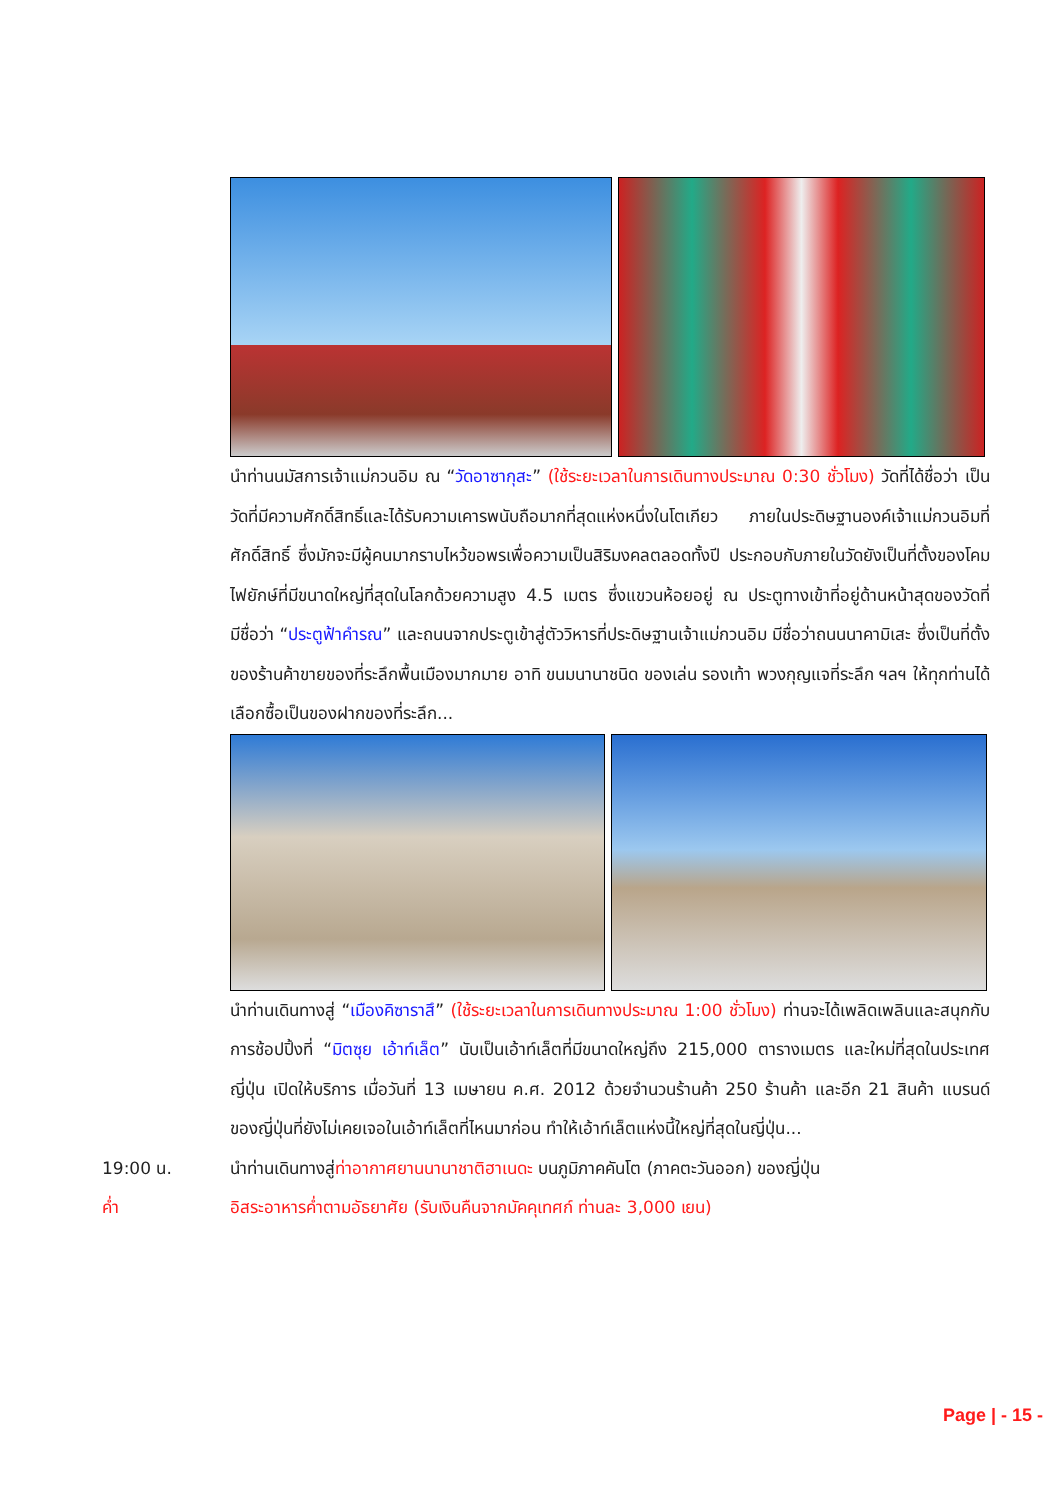นำท่านนมัสการเจ้าแม่กวนอิม ณ “วัดอาซากุสะ” (ใช้ระยะเวลาในการเดินทางประมาณ 0:30 ชั่วโมง) วัดที่ได้ชื่อว่า เป็นวัดที่มีความศักดิ์สิทธิ์และได้รับความเคารพนับถือมากที่สุดแห่งหนึ่งในโตเกียว ภายในประดิษฐานองค์เจ้าแม่กวนอิมที่ศักดิ์สิทธิ์ ซึ่งมักจะมีผู้คนมากราบไหว้ขอพรเพื่อความเป็นสิริมงคลตลอดทั้งปี ประกอบกับภายในวัดยังเป็นที่ตั้งของโคมไฟยักษ์ที่มีขนาดใหญ่ที่สุดในโลกด้วยความสูง 4.5 เมตร ซึ่งแขวนห้อยอยู่ ณ ประตูทางเข้าที่อยู่ด้านหน้าสุดของวัดที่มีชื่อว่า “ประตูฟ้าคำรณ” และถนนจากประตูเข้าสู่ตัววิหารที่ประดิษฐานเจ้าแม่กวนอิม มีชื่อว่าถนนนาคามิเสะ ซึ่งเป็นที่ตั้งของร้านค้าขายของที่ระลึกพื้นเมืองมากมาย อาทิ ขนมนานาชนิด ของเล่น รองเท้า พวงกุญแจที่ระลึก ฯลฯ ให้ทุกท่านได้เลือกซื้อเป็นของฝากของที่ระลึก...
นำท่านเดินทางสู่ “เมืองคิซาราสึ” (ใช้ระยะเวลาในการเดินทางประมาณ 1:00 ชั่วโมง) ท่านจะได้เพลิดเพลินและสนุกกับการช้อปปิ้งที่ “มิตซุย เอ้าท์เล็ต” นับเป็นเอ้าท์เล็ตที่มีขนาดใหญ่ถึง 215,000 ตารางเมตร และใหม่ที่สุดในประเทศญี่ปุ่น เปิดให้บริการ เมื่อวันที่ 13 เมษายน ค.ศ. 2012 ด้วยจำนวนร้านค้า 250 ร้านค้า และอีก 21 สินค้า แบรนด์ของญี่ปุ่นที่ยังไม่เคยเจอในเอ้าท์เล็ตที่ไหนมาก่อน ทำให้เอ้าท์เล็ตแห่งนี้ใหญ่ที่สุดในญี่ปุ่น...
19:00 น. นำท่านเดินทางสู่ท่าอากาศยานนานาชาติฮาเนดะ บนภูมิภาคคันโต (ภาคตะวันออก) ของญี่ปุ่น
ค่ำ อิสระอาหารค่ำตามอัธยาศัย (รับเงินคืนจากมัคคุเทศก์ ท่านละ 3,000 เยน)
Page | - 15 -